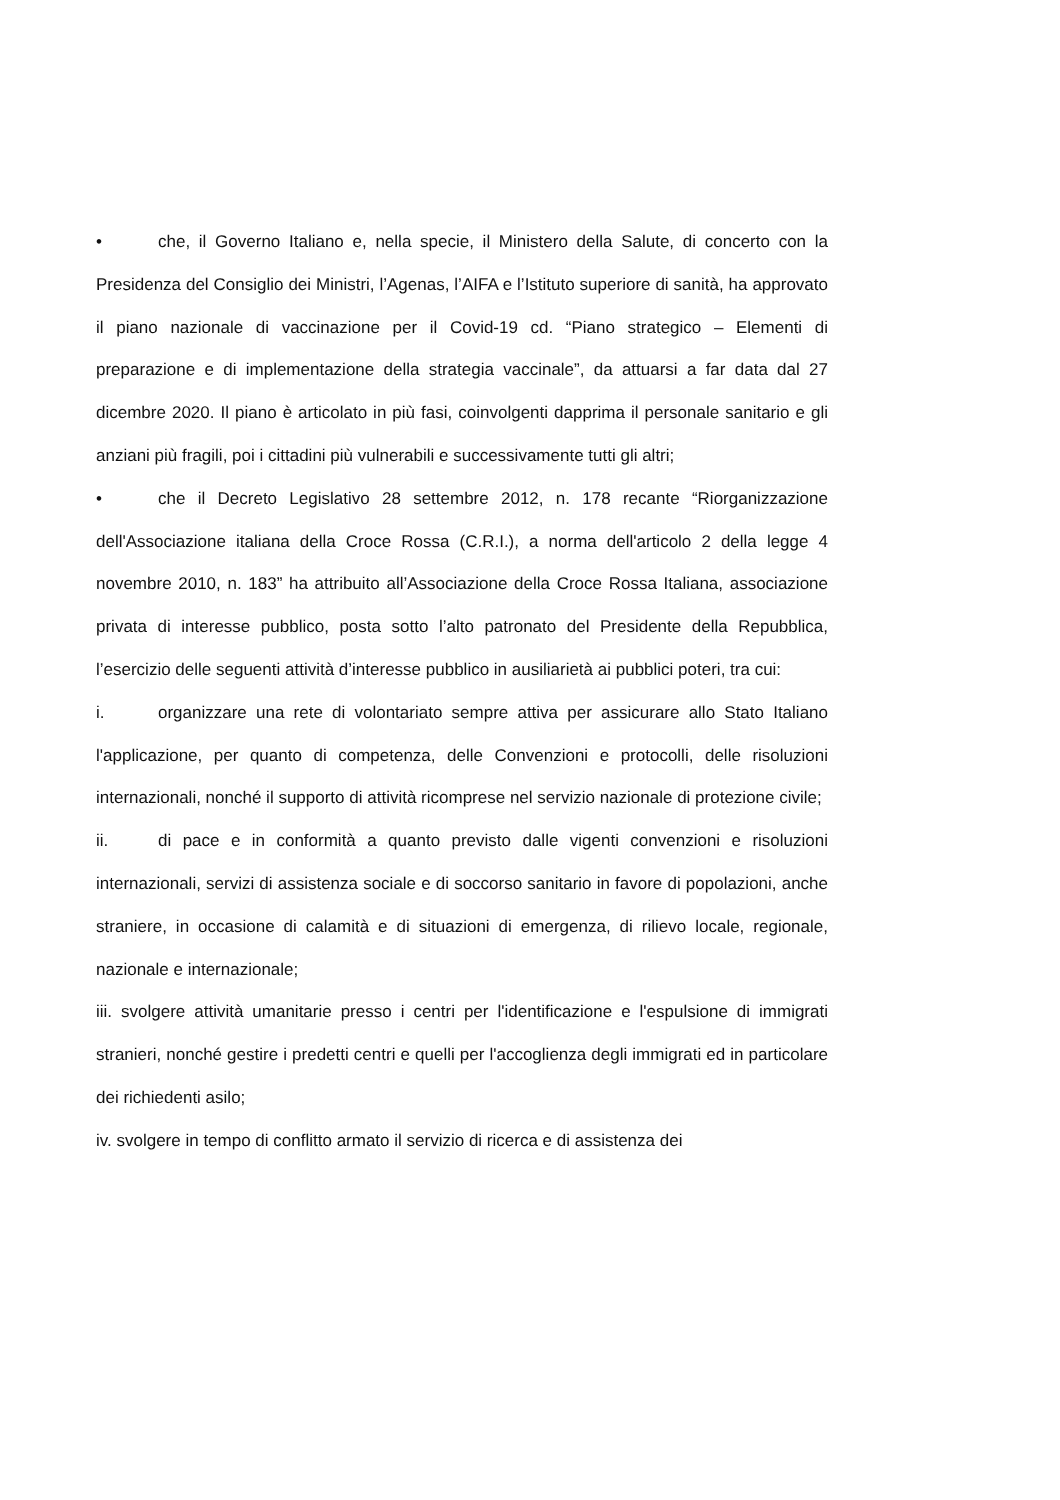• che, il Governo Italiano e, nella specie, il Ministero della Salute, di concerto con la Presidenza del Consiglio dei Ministri, l’Agenas, l’AIFA e l’Istituto superiore di sanità, ha approvato il piano nazionale di vaccinazione per il Covid-19 cd. “Piano strategico – Elementi di preparazione e di implementazione della strategia vaccinale”, da attuarsi a far data dal 27 dicembre 2020. Il piano è articolato in più fasi, coinvolgenti dapprima il personale sanitario e gli anziani più fragili, poi i cittadini più vulnerabili e successivamente tutti gli altri;
• che il Decreto Legislativo 28 settembre 2012, n. 178 recante “Riorganizzazione dell'Associazione italiana della Croce Rossa (C.R.I.), a norma dell'articolo 2 della legge 4 novembre 2010, n. 183” ha attribuito all’Associazione della Croce Rossa Italiana, associazione privata di interesse pubblico, posta sotto l’alto patronato del Presidente della Repubblica, l’esercizio delle seguenti attività d’interesse pubblico in ausiliarietà ai pubblici poteri, tra cui:
i. organizzare una rete di volontariato sempre attiva per assicurare allo Stato Italiano l'applicazione, per quanto di competenza, delle Convenzioni e protocolli, delle risoluzioni internazionali, nonché il supporto di attività ricomprese nel servizio nazionale di protezione civile;
ii. di pace e in conformità a quanto previsto dalle vigenti convenzioni e risoluzioni internazionali, servizi di assistenza sociale e di soccorso sanitario in favore di popolazioni, anche straniere, in occasione di calamità e di situazioni di emergenza, di rilievo locale, regionale, nazionale e internazionale;
iii. svolgere attività umanitarie presso i centri per l'identificazione e l'espulsione di immigrati stranieri, nonché gestire i predetti centri e quelli per l'accoglienza degli immigrati ed in particolare dei richiedenti asilo;
iv. svolgere in tempo di conflitto armato il servizio di ricerca e di assistenza dei